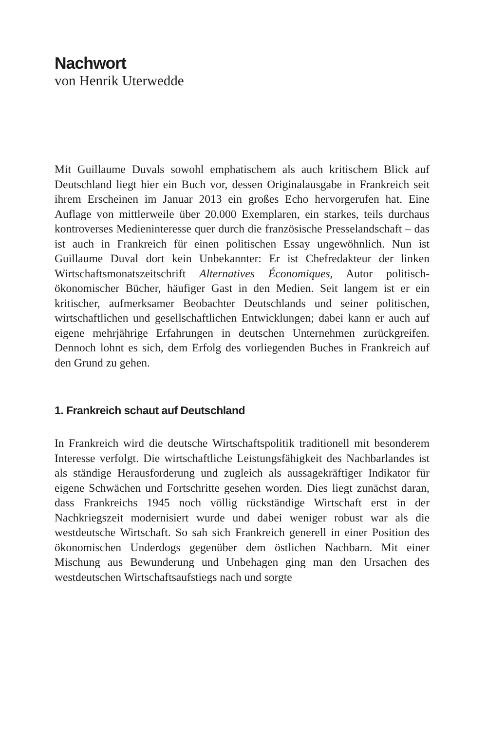Nachwort
von Henrik Uterwedde
Mit Guillaume Duvals sowohl emphatischem als auch kritischem Blick auf Deutschland liegt hier ein Buch vor, dessen Originalausgabe in Frankreich seit ihrem Erscheinen im Januar 2013 ein großes Echo hervorgerufen hat. Eine Auflage von mittlerweile über 20.000 Exemplaren, ein starkes, teils durchaus kontroverses Medieninteresse quer durch die französische Presselandschaft – das ist auch in Frankreich für einen politischen Essay ungewöhnlich. Nun ist Guillaume Duval dort kein Unbekannter: Er ist Chefredakteur der linken Wirtschaftsmonatszeitschrift Alternatives Économiques, Autor politisch-ökonomischer Bücher, häufiger Gast in den Medien. Seit langem ist er ein kritischer, aufmerksamer Beobachter Deutschlands und seiner politischen, wirtschaftlichen und gesellschaftlichen Entwicklungen; dabei kann er auch auf eigene mehrjährige Erfahrungen in deutschen Unternehmen zurückgreifen. Dennoch lohnt es sich, dem Erfolg des vorliegenden Buches in Frankreich auf den Grund zu gehen.
1. Frankreich schaut auf Deutschland
In Frankreich wird die deutsche Wirtschaftspolitik traditionell mit besonderem Interesse verfolgt. Die wirtschaftliche Leistungsfähigkeit des Nachbarlandes ist als ständige Herausforderung und zugleich als aussagekräftiger Indikator für eigene Schwächen und Fortschritte gesehen worden. Dies liegt zunächst daran, dass Frankreichs 1945 noch völlig rückständige Wirtschaft erst in der Nachkriegszeit modernisiert wurde und dabei weniger robust war als die westdeutsche Wirtschaft. So sah sich Frankreich generell in einer Position des ökonomischen Underdogs gegenüber dem östlichen Nachbarn. Mit einer Mischung aus Bewunderung und Unbehagen ging man den Ursachen des westdeutschen Wirtschaftsaufstiegs nach und sorgte